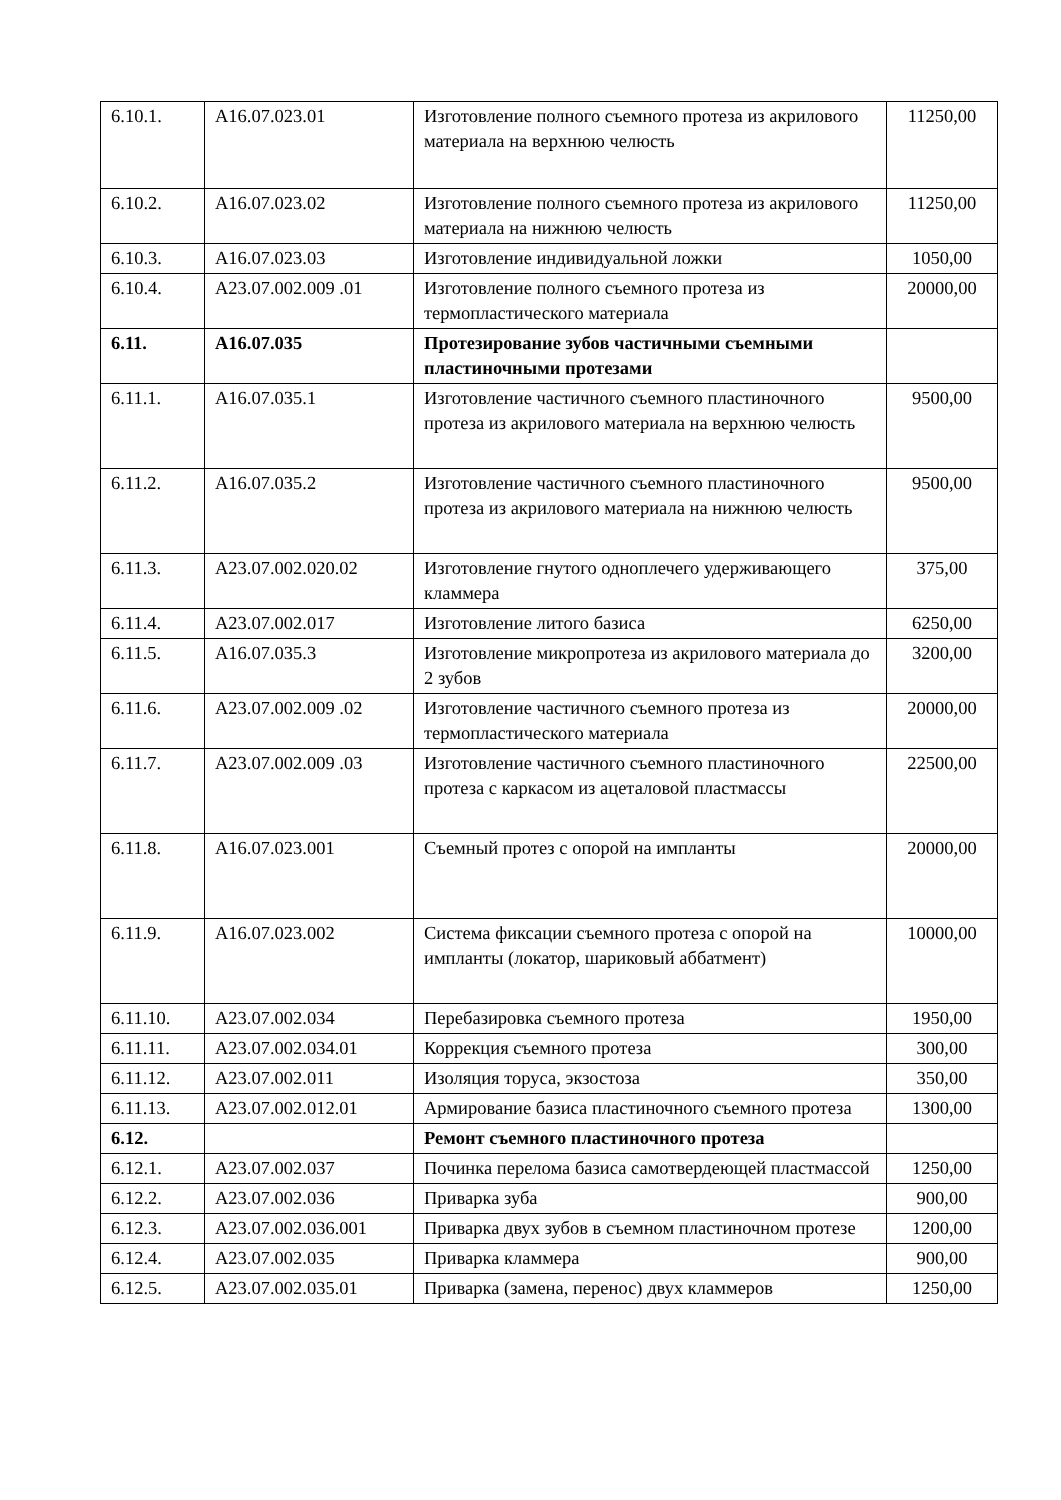| 6.10.1. | A16.07.023.01 | Изготовление полного съемного протеза из акрилового материала на верхнюю челюсть | 11250,00 |
| 6.10.2. | A16.07.023.02 | Изготовление полного съемного протеза из акрилового материала на нижнюю челюсть | 11250,00 |
| 6.10.3. | A16.07.023.03 | Изготовление индивидуальной ложки | 1050,00 |
| 6.10.4. | A23.07.002.009 .01 | Изготовление полного съемного протеза из термопластического материала | 20000,00 |
| 6.11. | A16.07.035 | Протезирование зубов частичными съемными пластиночными протезами | |
| 6.11.1. | A16.07.035.1 | Изготовление частичного съемного пластиночного протеза из акрилового материала на верхнюю челюсть | 9500,00 |
| 6.11.2. | A16.07.035.2 | Изготовление частичного съемного пластиночного протеза из акрилового материала на нижнюю челюсть | 9500,00 |
| 6.11.3. | A23.07.002.020.02 | Изготовление гнутого одноплечего удерживающего кламмера | 375,00 |
| 6.11.4. | A23.07.002.017 | Изготовление литого базиса | 6250,00 |
| 6.11.5. | A16.07.035.3 | Изготовление микропротеза из акрилового материала до 2 зубов | 3200,00 |
| 6.11.6. | A23.07.002.009 .02 | Изготовление частичного съемного протеза из термопластического материала | 20000,00 |
| 6.11.7. | A23.07.002.009 .03 | Изготовление частичного съемного пластиночного протеза с каркасом из ацеталовой пластмассы | 22500,00 |
| 6.11.8. | A16.07.023.001 | Съемный протез с опорой на импланты | 20000,00 |
| 6.11.9. | A16.07.023.002 | Система фиксации съемного протеза с опорой на импланты (локатор, шариковый аббатмент) | 10000,00 |
| 6.11.10. | A23.07.002.034 | Перебазировка съемного протеза | 1950,00 |
| 6.11.11. | A23.07.002.034.01 | Коррекция съемного протеза | 300,00 |
| 6.11.12. | A23.07.002.011 | Изоляция торуса, экзостоза | 350,00 |
| 6.11.13. | A23.07.002.012.01 | Армирование базиса пластиночного съемного протеза | 1300,00 |
| 6.12. | | Ремонт съемного пластиночного протеза | |
| 6.12.1. | A23.07.002.037 | Починка перелома базиса самотвердеющей пластмассой | 1250,00 |
| 6.12.2. | A23.07.002.036 | Приварка зуба | 900,00 |
| 6.12.3. | A23.07.002.036.001 | Приварка двух зубов в съемном пластиночном протезе | 1200,00 |
| 6.12.4. | A23.07.002.035 | Приварка кламмера | 900,00 |
| 6.12.5. | A23.07.002.035.01 | Приварка (замена, перенос) двух кламмеров | 1250,00 |